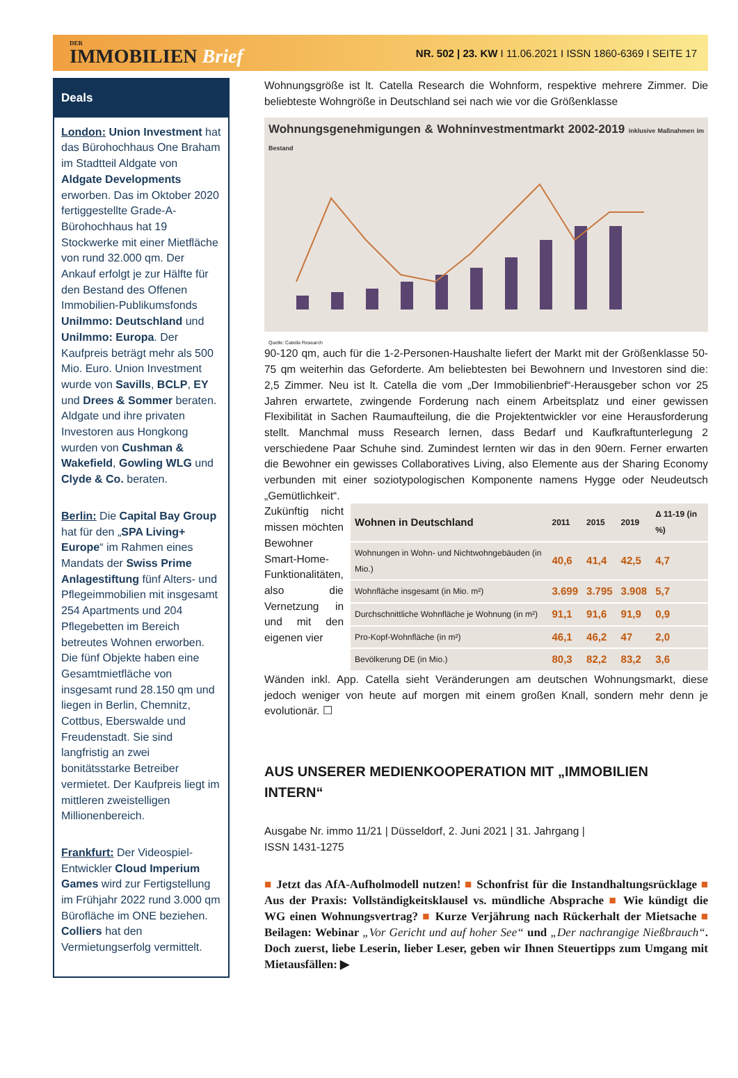DER
IMMOBILIEN Brief
NR. 502 | 23. KW I 11.06.2021 I ISSN 1860-6369 I SEITE 17
Deals
London: Union Investment hat das Bürohochhaus One Braham im Stadtteil Aldgate von Aldgate Developments erworben. Das im Oktober 2020 fertiggestellte Grade-A-Bürohochhaus hat 19 Stockwerke mit einer Mietfläche von rund 32.000 qm. Der Ankauf erfolgt je zur Hälfte für den Bestand des Offenen Immobilien-Publikumsfonds UniImmo: Deutschland und UniImmo: Europa. Der Kaufpreis beträgt mehr als 500 Mio. Euro. Union Investment wurde von Savills, BCLP, EY und Drees & Sommer beraten. Aldgate und ihre privaten Investoren aus Hongkong wurden von Cushman & Wakefield, Gowling WLG und Clyde & Co. beraten.
Berlin: Die Capital Bay Group hat für den „SPA Living+ Europe“ im Rahmen eines Mandats der Swiss Prime Anlagestiftung fünf Alters- und Pflegeimmobilien mit insgesamt 254 Apartments und 204 Pflegebetten im Bereich betreutes Wohnen erworben. Die fünf Objekte haben eine Gesamtmietfläche von insgesamt rund 28.150 qm und liegen in Berlin, Chemnitz, Cottbus, Eberswalde und Freudenstadt. Sie sind langfristig an zwei bonitätsstarke Betreiber vermietet. Der Kaufpreis liegt im mittleren zweistelligen Millionenbereich.
Frankfurt: Der Videospiel-Entwickler Cloud Imperium Games wird zur Fertigstellung im Frühjahr 2022 rund 3.000 qm Bürofläche im ONE beziehen. Colliers hat den Vermietungserfolg vermittelt.
Wohnungsgröße ist lt. Catella Research die Wohnform, respektive mehrere Zimmer. Die beliebteste Wohngröße in Deutschland sei nach wie vor die Größenklasse
Wohnungsgenehmigungen & Wohninvestmentmarkt 2002-2019 inklusive Maßnahmen im Bestand
Quelle: Catella Research
90-120 qm, auch für die 1-2-Personen-Haushalte liefert der Markt mit der Größenklasse 50-75 qm weiterhin das Geforderte. Am beliebtesten bei Bewohnern und Investoren sind die: 2,5 Zimmer. Neu ist lt. Catella die vom „Der Immobilienbrief“-Herausgeber schon vor 25 Jahren erwartete, zwingende Forderung nach einem Arbeitsplatz und einer gewissen Flexibilität in Sachen Raumaufteilung, die die Projektentwickler vor eine Herausforderung stellt. Manchmal muss Research lernen, dass Bedarf und Kaufkraftunterlegung 2 verschiedene Paar Schuhe sind. Zumindest lernten wir das in den 90ern. Ferner erwarten die Bewohner ein gewisses Collaboratives Living, also Elemente aus der Sharing Economy verbunden mit einer soziotypologischen Komponente namens Hygge oder Neudeutsch „Gemütlichkeit“.
Zukünftig nicht missen möchten Bewohner Smart-Home-Funktionalitäten, also die Vernetzung in und mit den eigenen vier
| Wohnen in Deutschland | 2011 | 2015 | 2019 | Δ 11-19 (in %) |
| --- | --- | --- | --- | --- |
| Wohnungen in Wohn- und Nichtwohngebäuden (in Mio.) | 40,6 | 41,4 | 42,5 | 4,7 |
| Wohnfläche insgesamt (in Mio. m²) | 3.699 | 3.795 | 3.908 | 5,7 |
| Durchschnittliche Wohnfläche je Wohnung (in m²) | 91,1 | 91,6 | 91,9 | 0,9 |
| Pro-Kopf-Wohnfläche (in m²) | 46,1 | 46,2 | 47 | 2,0 |
| Bevölkerung DE (in Mio.) | 80,3 | 82,2 | 83,2 | 3,6 |
Wänden inkl. App. Catella sieht Veränderungen am deutschen Wohnungsmarkt, diese jedoch weniger von heute auf morgen mit einem großen Knall, sondern mehr denn je evolutionär. ☐
AUS UNSERER MEDIENKOOPERATION MIT „IMMOBILIEN INTERN“
Ausgabe Nr. immo 11/21 | Düsseldorf, 2. Juni 2021 | 31. Jahrgang |
ISSN 1431-1275
■ Jetzt das AfA-Aufholmodell nutzen! ■ Schonfrist für die Instandhaltungsrücklage ■ Aus der Praxis: Vollständigkeitsklausel vs. mündliche Absprache ■ Wie kündigt die WG einen Wohnungsvertrag? ■ Kurze Verjährung nach Rückerhalt der Mietsache ■ Beilagen: Webinar „Vor Gericht und auf hoher See“ und „Der nachrangige Nießbrauch“. Doch zuerst, liebe Leserin, lieber Leser, geben wir Ihnen Steuertipps zum Umgang mit Mietausfällen: ▶